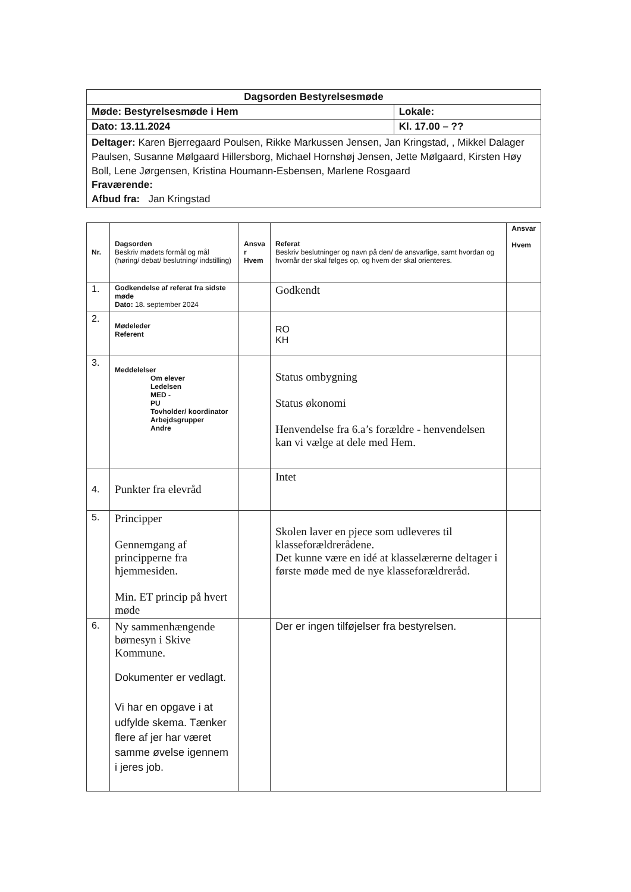| Dagsorden Bestyrelsesmøde | |
| Møde: Bestyrelsesmøde i Hem | Lokale: |
| Dato: 13.11.2024 | Kl. 17.00 – ?? |
| Deltager: Karen Bjerregaard Poulsen, Rikke Markussen Jensen, Jan Kringstad, , Mikkel Dalager Paulsen, Susanne Mølgaard Hillersborg, Michael Hornshøj Jensen, Jette Mølgaard, Kirsten Høy Boll, Lene Jørgensen, Kristina Houmann-Esbensen, Marlene Rosgaard Fraværende: Afbud fra: Jan Kringstad | |
| Nr. | Dagsorden Beskriv mødets formål og mål (høring/ debat/ beslutning/ indstilling) | Ansva r Hvem | Referat Beskriv beslutninger og navn på den/ de ansvarlige, samt hvordan og hvornår der skal følges op, og hvem der skal orienteres. | Ansvar Hvem |
| 1. | Godkendelse af referat fra sidste møde Dato: 18. september 2024 | | Godkendt | |
| 2. | Mødeleder Referent | | RO KH | |
| 3. | Meddelelser Om elever Ledelsen MED - PU Tovholder/ koordinator Arbejdsgrupper Andre | | Status ombygning Status økonomi Henvendelse fra 6.a’s forældre - henvendelsen kan vi vælge at dele med Hem. | |
| 4. | Punkter fra elevråd | | Intet | |
| 5. | Principper Gennemgang af principperne fra hjemmesiden. Min. ET princip på hvert møde | | Skolen laver en pjece som udleveres til klasseforældrerådene. Det kunne være en idé at klasselærerne deltager i første møde med de nye klasseforældreråd. | |
| 6. | Ny sammenhængende børnesyn i Skive Kommune. Dokumenter er vedlagt. Vi har en opgave i at udfylde skema. Tænker flere af jer har været samme øvelse igennem i jeres job. | | Der er ingen tilføjelser fra bestyrelsen. | |